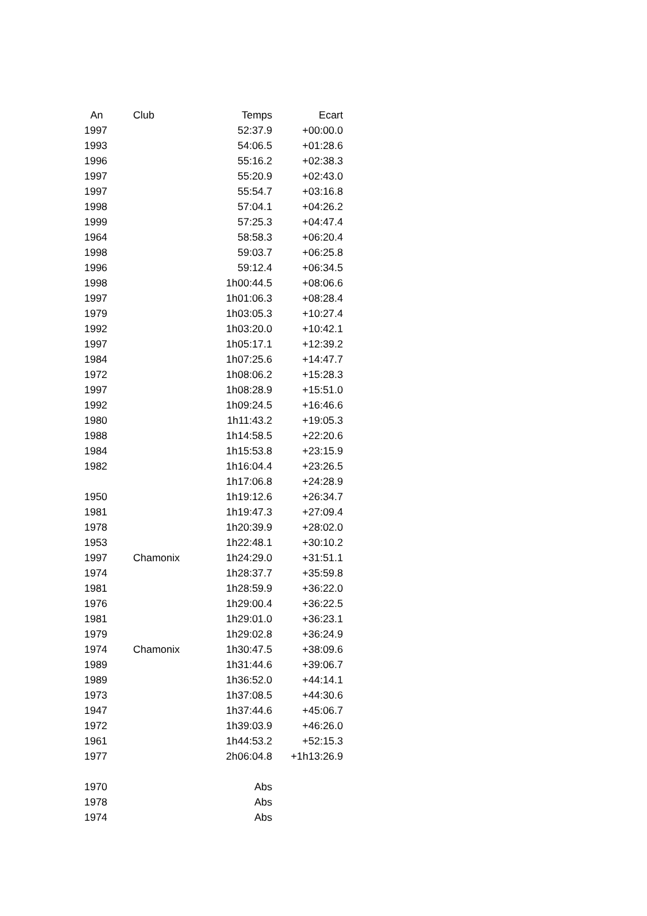| An | Club | Temps | Ecart |
| --- | --- | --- | --- |
| 1997 | | 52:37.9 | +00:00.0 |
| 1993 | | 54:06.5 | +01:28.6 |
| 1996 | | 55:16.2 | +02:38.3 |
| 1997 | | 55:20.9 | +02:43.0 |
| 1997 | | 55:54.7 | +03:16.8 |
| 1998 | | 57:04.1 | +04:26.2 |
| 1999 | | 57:25.3 | +04:47.4 |
| 1964 | | 58:58.3 | +06:20.4 |
| 1998 | | 59:03.7 | +06:25.8 |
| 1996 | | 59:12.4 | +06:34.5 |
| 1998 | | 1h00:44.5 | +08:06.6 |
| 1997 | | 1h01:06.3 | +08:28.4 |
| 1979 | | 1h03:05.3 | +10:27.4 |
| 1992 | | 1h03:20.0 | +10:42.1 |
| 1997 | | 1h05:17.1 | +12:39.2 |
| 1984 | | 1h07:25.6 | +14:47.7 |
| 1972 | | 1h08:06.2 | +15:28.3 |
| 1997 | | 1h08:28.9 | +15:51.0 |
| 1992 | | 1h09:24.5 | +16:46.6 |
| 1980 | | 1h11:43.2 | +19:05.3 |
| 1988 | | 1h14:58.5 | +22:20.6 |
| 1984 | | 1h15:53.8 | +23:15.9 |
| 1982 | | 1h16:04.4 | +23:26.5 |
| | | 1h17:06.8 | +24:28.9 |
| 1950 | | 1h19:12.6 | +26:34.7 |
| 1981 | | 1h19:47.3 | +27:09.4 |
| 1978 | | 1h20:39.9 | +28:02.0 |
| 1953 | | 1h22:48.1 | +30:10.2 |
| 1997 | Chamonix | 1h24:29.0 | +31:51.1 |
| 1974 | | 1h28:37.7 | +35:59.8 |
| 1981 | | 1h28:59.9 | +36:22.0 |
| 1976 | | 1h29:00.4 | +36:22.5 |
| 1981 | | 1h29:01.0 | +36:23.1 |
| 1979 | | 1h29:02.8 | +36:24.9 |
| 1974 | Chamonix | 1h30:47.5 | +38:09.6 |
| 1989 | | 1h31:44.6 | +39:06.7 |
| 1989 | | 1h36:52.0 | +44:14.1 |
| 1973 | | 1h37:08.5 | +44:30.6 |
| 1947 | | 1h37:44.6 | +45:06.7 |
| 1972 | | 1h39:03.9 | +46:26.0 |
| 1961 | | 1h44:53.2 | +52:15.3 |
| 1977 | | 2h06:04.8 | +1h13:26.9 |
| 1970 | | Abs | |
| 1978 | | Abs | |
| 1974 | | Abs | |